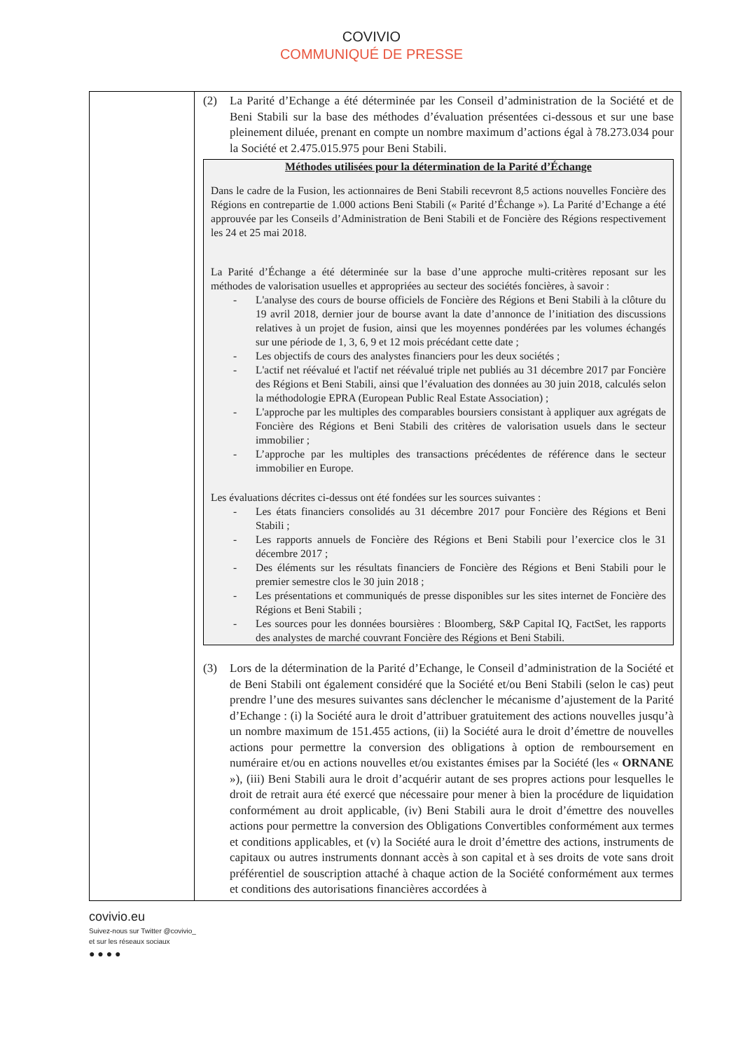COVIVIO
COMMUNIQUÉ DE PRESSE
| | (2) La Parité d’Echange a été déterminée par les Conseil d’administration de la Société et de Beni Stabili sur la base des méthodes d’évaluation présentées ci-dessous et sur une base pleinement diluée, prenant en compte un nombre maximum d’actions égal à 78.273.034 pour la Société et 2.475.015.975 pour Beni Stabili. Méthodes utilisées pour la détermination de la Parité d’Échange Dans le cadre de la Fusion, les actionnaires de Beni Stabili recevront 8,5 actions nouvelles Foncière des Régions en contrepartie de 1.000 actions Beni Stabili (« Parité d’Échange »). La Parité d’Echange a été approuvée par les Conseils d’Administration de Beni Stabili et de Foncière des Régions respectivement les 24 et 25 mai 2018. La Parité d’Échange a été déterminée sur la base d’une approche multi-critères reposant sur les méthodes de valorisation usuelles et appropriées au secteur des sociétés foncières, à savoir : - L'analyse des cours de bourse officiels de Foncière des Régions et Beni Stabili à la clôture du 19 avril 2018, dernier jour de bourse avant la date d’annonce de l’initiation des discussions relatives à un projet de fusion, ainsi que les moyennes pondérées par les volumes échangés sur une période de 1, 3, 6, 9 et 12 mois précédant cette date ; - Les objectifs de cours des analystes financiers pour les deux sociétés ; - L'actif net réévalué et l'actif net réévalué triple net publiés au 31 décembre 2017 par Foncière des Régions et Beni Stabili, ainsi que l’évaluation des données au 30 juin 2018, calculés selon la méthodologie EPRA (European Public Real Estate Association) ; - L'approche par les multiples des comparables boursiers consistant à appliquer aux agrégats de Foncière des Régions et Beni Stabili des critères de valorisation usuels dans le secteur immobilier ; - L’approche par les multiples des transactions précédentes de référence dans le secteur immobilier en Europe. Les évaluations décrites ci-dessus ont été fondées sur les sources suivantes : - Les états financiers consolidés au 31 décembre 2017 pour Foncière des Régions et Beni Stabili ; - Les rapports annuels de Foncière des Régions et Beni Stabili pour l’exercice clos le 31 décembre 2017 ; - Des éléments sur les résultats financiers de Foncière des Régions et Beni Stabili pour le premier semestre clos le 30 juin 2018 ; - Les présentations et communiqués de presse disponibles sur les sites internet de Foncière des Régions et Beni Stabili ; - Les sources pour les données boursières : Bloomberg, S&P Capital IQ, FactSet, les rapports des analystes de marché couvrant Foncière des Régions et Beni Stabili. (3) Lors de la détermination de la Parité d’Echange, le Conseil d’administration de la Société et de Beni Stabili ont également considéré que la Société et/ou Beni Stabili (selon le cas) peut prendre l’une des mesures suivantes sans déclencher le mécanisme d’ajustement de la Parité d’Echange : (i) la Société aura le droit d’attribuer gratuitement des actions nouvelles jusqu’à un nombre maximum de 151.455 actions, (ii) la Société aura le droit d’émettre de nouvelles actions pour permettre la conversion des obligations à option de remboursement en numéraire et/ou en actions nouvelles et/ou existantes émises par la Société (les « ORNANE »), (iii) Beni Stabili aura le droit d’acquérir autant de ses propres actions pour lesquelles le droit de retrait aura été exercé que nécessaire pour mener à bien la procédure de liquidation conformément au droit applicable, (iv) Beni Stabili aura le droit d’émettre des nouvelles actions pour permettre la conversion des Obligations Convertibles conformément aux termes et conditions applicables, et (v) la Société aura le droit d’émettre des actions, instruments de capitaux ou autres instruments donnant accès à son capital et à ses droits de vote sans droit préférentiel de souscription attaché à chaque action de la Société conformément aux termes et conditions des autorisations financières accordées à |
covivio.eu
Suivez-nous sur Twitter @covivio_
et sur les réseaux sociaux
● ● ● ●